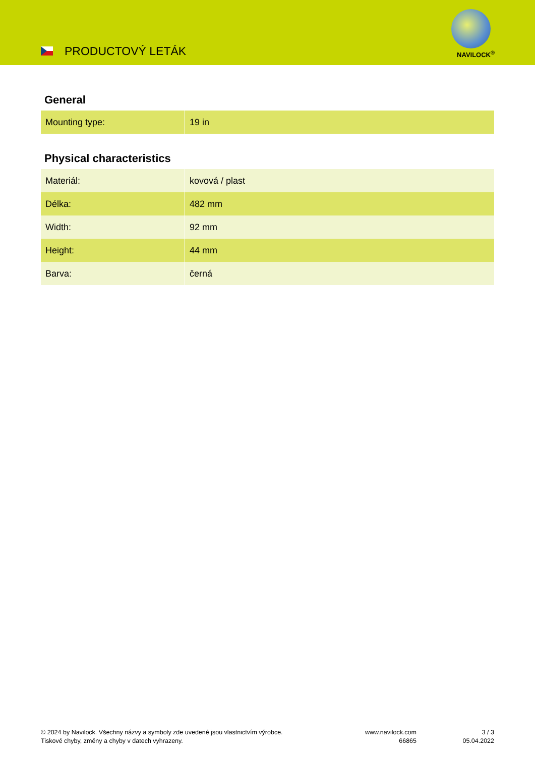PRODUCTOVÝ LETÁK NAVILOCK<sup>®</sup>
General
| Mounting type: | 19 in |
Physical characteristics
| Materiál: | kovová / plast |
| Délka: | 482 mm |
| Width: | 92 mm |
| Height: | 44 mm |
| Barva: | černá |
© 2024 by Navilock. Všechny názvy a symboly zde uvedené jsou vlastnictvím výrobce.
Tiskové chyby, změny a chyby v datech vyhrazeny.
www.navilock.com
66865
3 / 3
05.04.2022